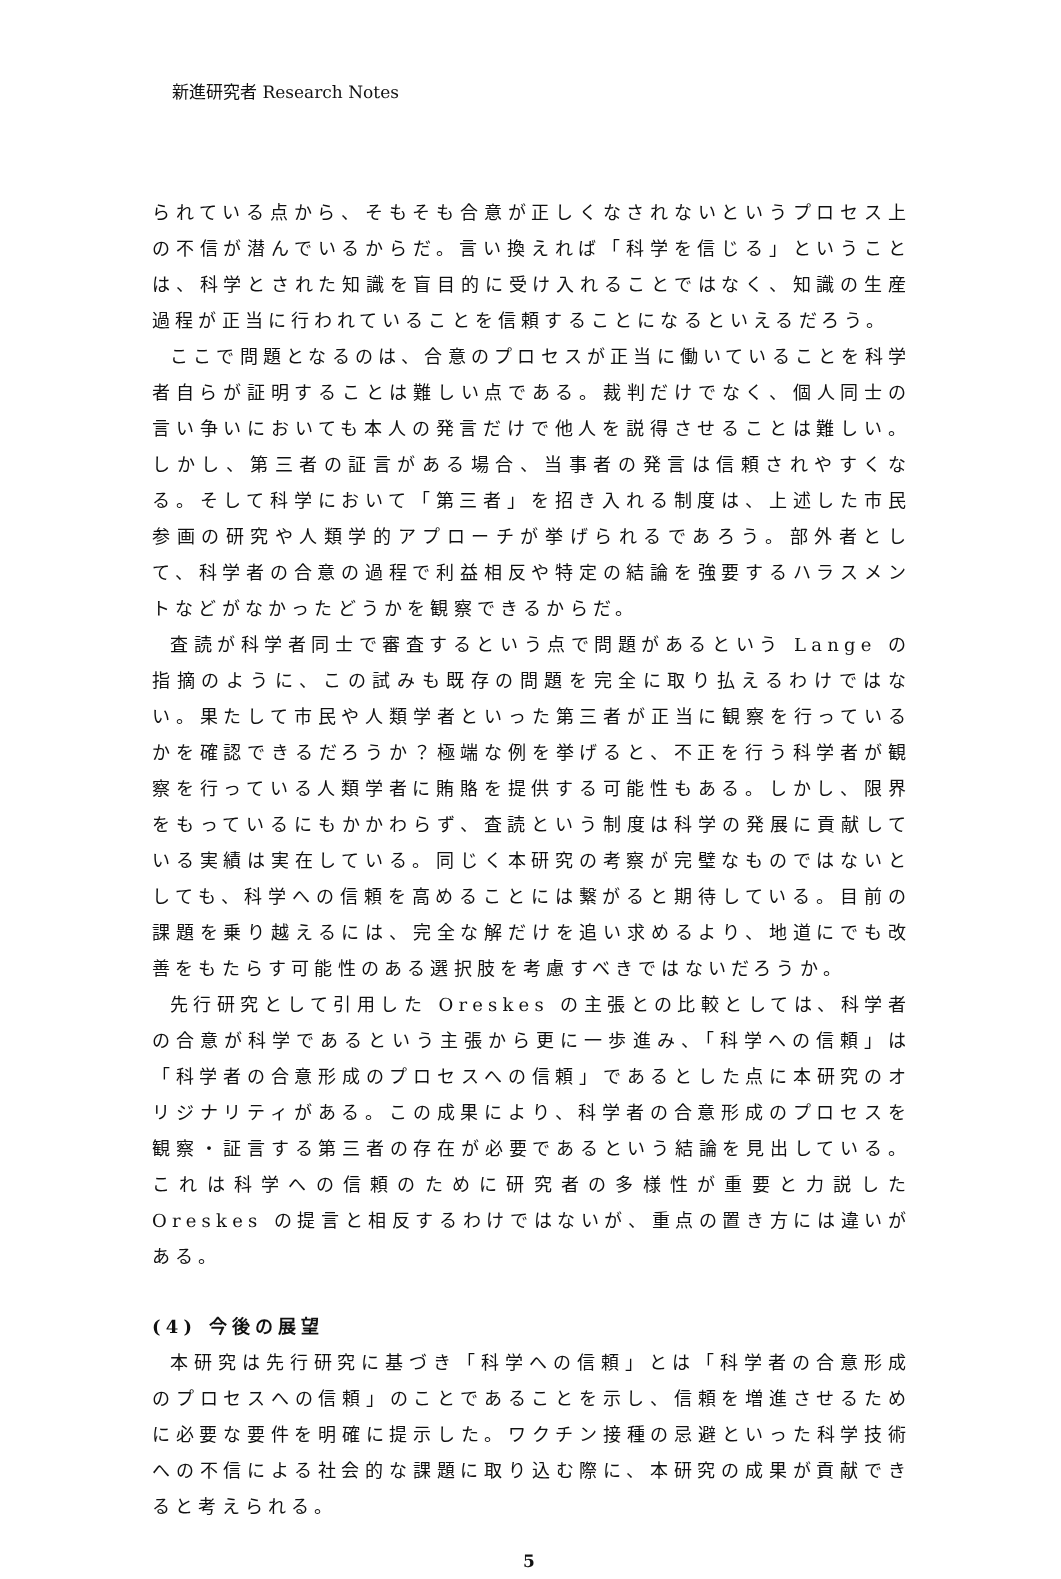新進研究者 Research Notes
られている点から、そもそも合意が正しくなされないというプロセス上の不信が潜んでいるからだ。言い換えれば「科学を信じる」ということは、科学とされた知識を盲目的に受け入れることではなく、知識の生産過程が正当に行われていることを信頼することになるといえるだろう。
ここで問題となるのは、合意のプロセスが正当に働いていることを科学者自らが証明することは難しい点である。裁判だけでなく、個人同士の言い争いにおいても本人の発言だけで他人を説得させることは難しい。しかし、第三者の証言がある場合、当事者の発言は信頼されやすくなる。そして科学において「第三者」を招き入れる制度は、上述した市民参画の研究や人類学的アプローチが挙げられるであろう。部外者として、科学者の合意の過程で利益相反や特定の結論を強要するハラスメントなどがなかったどうかを観察できるからだ。
査読が科学者同士で審査するという点で問題があるという Lange の指摘のように、この試みも既存の問題を完全に取り払えるわけではない。果たして市民や人類学者といった第三者が正当に観察を行っているかを確認できるだろうか？極端な例を挙げると、不正を行う科学者が観察を行っている人類学者に賄賂を提供する可能性もある。しかし、限界をもっているにもかかわらず、査読という制度は科学の発展に貢献している実績は実在している。同じく本研究の考察が完璧なものではないとしても、科学への信頼を高めることには繋がると期待している。目前の課題を乗り越えるには、完全な解だけを追い求めるより、地道にでも改善をもたらす可能性のある選択肢を考慮すべきではないだろうか。
先行研究として引用した Oreskes の主張との比較としては、科学者の合意が科学であるという主張から更に一歩進み、「科学への信頼」は「科学者の合意形成のプロセスへの信頼」であるとした点に本研究のオリジナリティがある。この成果により、科学者の合意形成のプロセスを観察・証言する第三者の存在が必要であるという結論を見出している。これは科学への信頼のために研究者の多様性が重要と力説した Oreskes の提言と相反するわけではないが、重点の置き方には違いがある。
(4) 今後の展望
本研究は先行研究に基づき「科学への信頼」とは「科学者の合意形成のプロセスへの信頼」のことであることを示し、信頼を増進させるために必要な要件を明確に提示した。ワクチン接種の忌避といった科学技術への不信による社会的な課題に取り込む際に、本研究の成果が貢献できると考えられる。
5